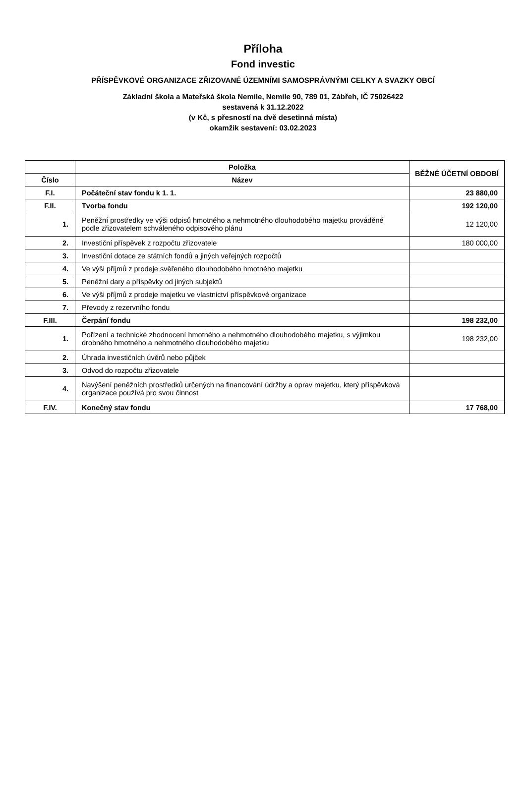Příloha
Fond investic
PŘÍSPĚVKOVÉ ORGANIZACE ZŘIZOVANÉ ÚZEMNÍMI SAMOSPRÁVNÝMI CELKY A SVAZKY OBCÍ
Základní škola a Mateřská škola Nemile, Nemile 90, 789 01, Zábřeh, IČ 75026422
sestavená k 31.12.2022
(v Kč, s přesností na dvě desetinná místa)
okamžik sestavení: 03.02.2023
| | Položka | BĚŽNÉ ÚČETNÍ OBDOBÍ |
| --- | --- | --- |
| Číslo | Název | |
| F.I. | Počáteční stav fondu k 1. 1. | 23 880,00 |
| F.II. | Tvorba fondu | 192 120,00 |
| 1. | Peněžní prostředky ve výši odpisů hmotného a nehmotného dlouhodobého majetku prováděné podle zřizovatelem schváleného odpisového plánu | 12 120,00 |
| 2. | Investiční příspěvek z rozpočtu zřizovatele | 180 000,00 |
| 3. | Investiční dotace ze státních fondů a jiných veřejných rozpočtů | |
| 4. | Ve výši příjmů z prodeje svěřeného dlouhodobého hmotného majetku | |
| 5. | Peněžní dary a příspěvky od jiných subjektů | |
| 6. | Ve výši příjmů z prodeje majetku ve vlastnictví příspěvkové organizace | |
| 7. | Převody z rezervního fondu | |
| F.III. | Čerpání fondu | 198 232,00 |
| 1. | Pořízení a technické zhodnocení hmotného a nehmotného dlouhodobého majetku, s výjimkou drobného hmotného a nehmotného dlouhodobého majetku | 198 232,00 |
| 2. | Úhrada investičních úvěrů nebo půjček | |
| 3. | Odvod do rozpočtu zřizovatele | |
| 4. | Navýšení peněžních prostředků určených na financování údržby a oprav majetku, který příspěvková organizace používá pro svou činnost | |
| F.IV. | Konečný stav fondu | 17 768,00 |